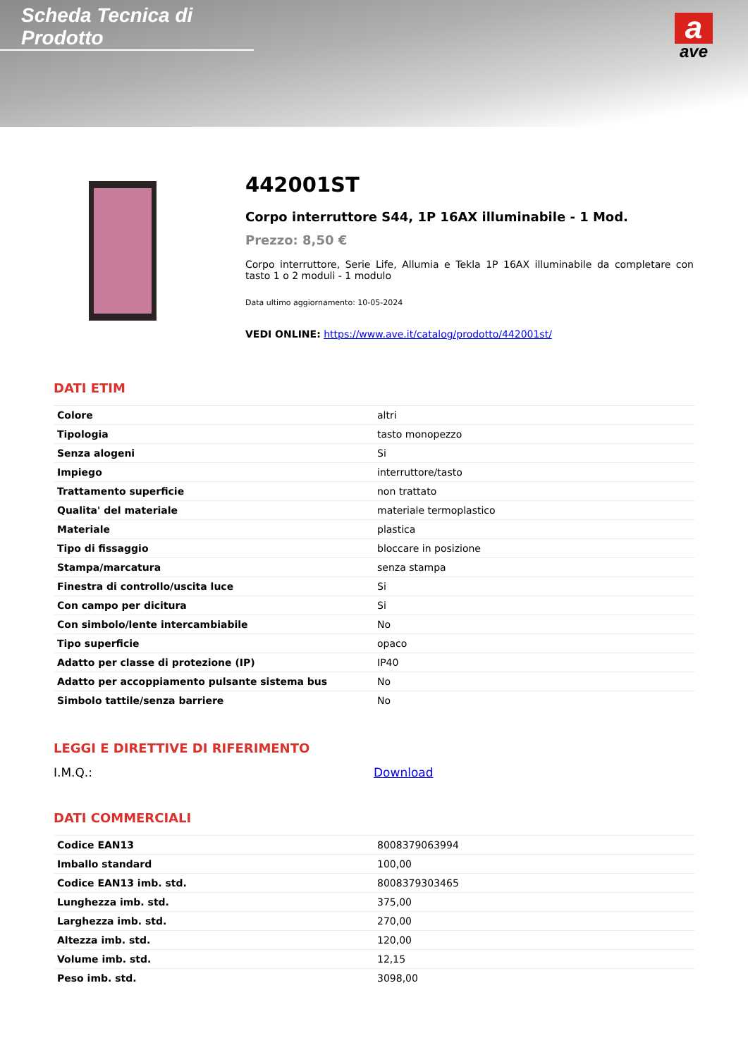Scheda Tecnica di Prodotto
a
ave
442001ST
Corpo interruttore S44, 1P 16AX illuminabile - 1 Mod.
Prezzo: 8,50 €
Corpo interruttore, Serie Life, Allumia e Tekla 1P 16AX illuminabile da completare con tasto 1 o 2 moduli - 1 modulo
Data ultimo aggiornamento: 10-05-2024
VEDI ONLINE: https://www.ave.it/catalog/prodotto/442001st/
DATI ETIM
| Colore | altri |
| Tipologia | tasto monopezzo |
| Senza alogeni | Si |
| Impiego | interruttore/tasto |
| Trattamento superficie | non trattato |
| Qualita' del materiale | materiale termoplastico |
| Materiale | plastica |
| Tipo di fissaggio | bloccare in posizione |
| Stampa/marcatura | senza stampa |
| Finestra di controllo/uscita luce | Si |
| Con campo per dicitura | Si |
| Con simbolo/lente intercambiabile | No |
| Tipo superficie | opaco |
| Adatto per classe di protezione (IP) | IP40 |
| Adatto per accoppiamento pulsante sistema bus | No |
| Simbolo tattile/senza barriere | No |
LEGGI E DIRETTIVE DI RIFERIMENTO
I.M.Q.: Download
DATI COMMERCIALI
| Codice EAN13 | 8008379063994 |
| Imballo standard | 100,00 |
| Codice EAN13 imb. std. | 8008379303465 |
| Lunghezza imb. std. | 375,00 |
| Larghezza imb. std. | 270,00 |
| Altezza imb. std. | 120,00 |
| Volume imb. std. | 12,15 |
| Peso imb. std. | 3098,00 |